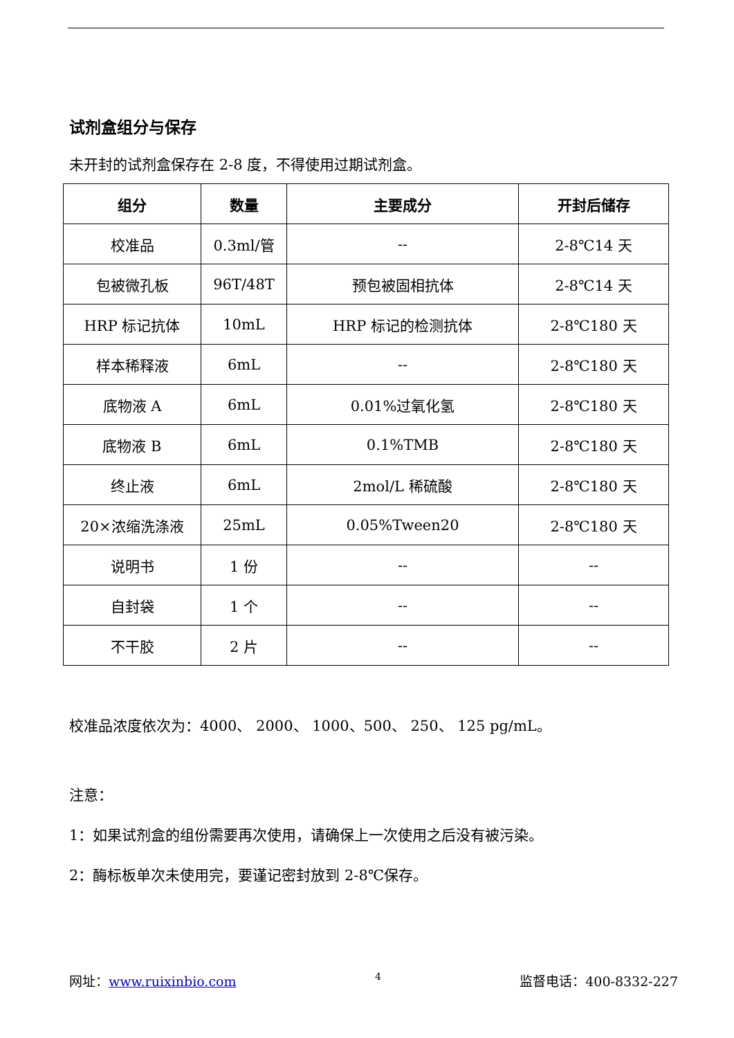试剂盒组分与保存
未开封的试剂盒保存在 2-8 度，不得使用过期试剂盒。
| 组分 | 数量 | 主要成分 | 开封后储存 |
| --- | --- | --- | --- |
| 校准品 | 0.3ml/管 | -- | 2-8℃14 天 |
| 包被微孔板 | 96T/48T | 预包被固相抗体 | 2-8℃14 天 |
| HRP 标记抗体 | 10mL | HRP 标记的检测抗体 | 2-8℃180 天 |
| 样本稀释液 | 6mL | -- | 2-8℃180 天 |
| 底物液 A | 6mL | 0.01%过氧化氢 | 2-8℃180 天 |
| 底物液 B | 6mL | 0.1%TMB | 2-8℃180 天 |
| 终止液 | 6mL | 2mol/L 稀硫酸 | 2-8℃180 天 |
| 20×浓缩洗涤液 | 25mL | 0.05%Tween20 | 2-8℃180 天 |
| 说明书 | 1 份 | -- | -- |
| 自封袋 | 1 个 | -- | -- |
| 不干胶 | 2 片 | -- | -- |
校准品浓度依次为：4000、 2000、 1000、500、 250、 125 pg/mL。
注意：
1：如果试剂盒的组份需要再次使用，请确保上一次使用之后没有被污染。
2：酶标板单次未使用完，要谨记密封放到 2-8℃保存。
网址：www.ruixinbio.com 4 监督电话：400-8332-227